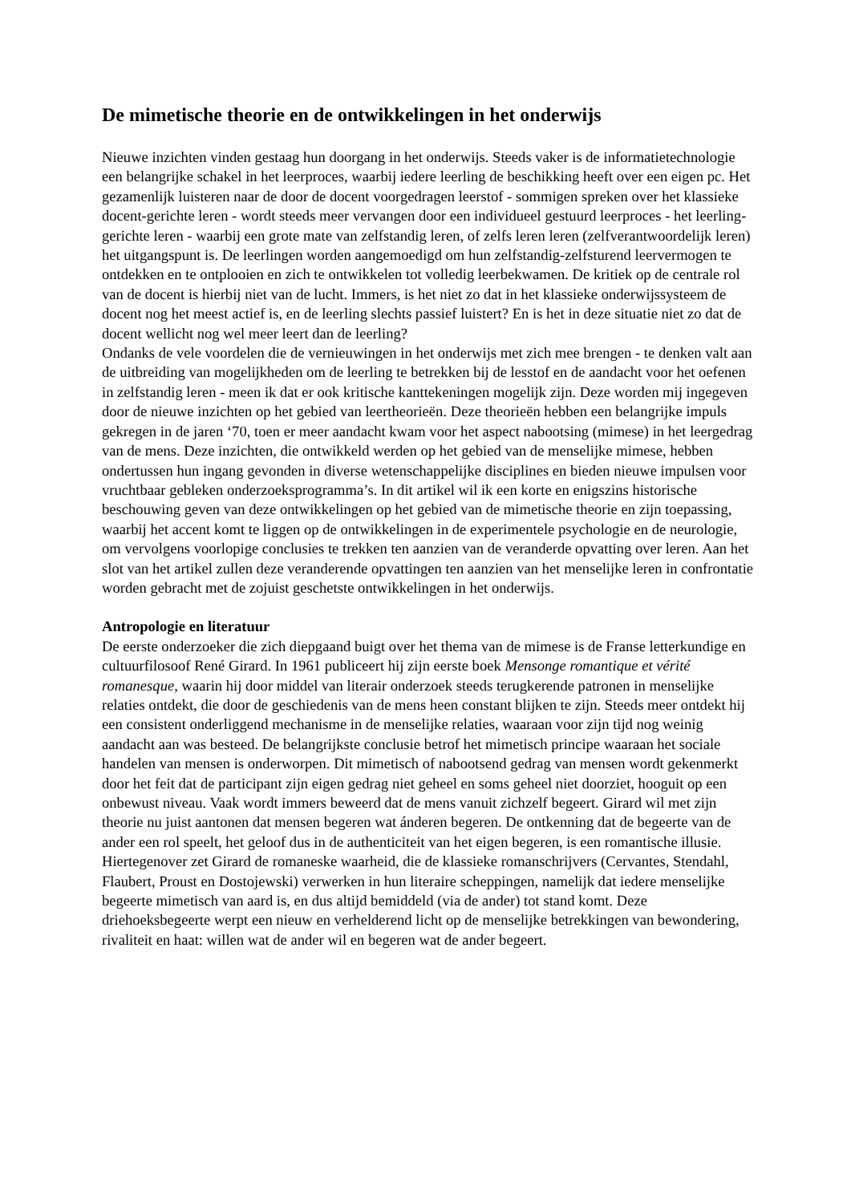De mimetische theorie en de ontwikkelingen in het onderwijs
Nieuwe inzichten vinden gestaag hun doorgang in het onderwijs. Steeds vaker is de informatietechnologie een belangrijke schakel in het leerproces, waarbij iedere leerling de beschikking heeft over een eigen pc. Het gezamenlijk luisteren naar de door de docent voorgedragen leerstof - sommigen spreken over het klassieke docent-gerichte leren - wordt steeds meer vervangen door een individueel gestuurd leerproces - het leerling-gerichte leren - waarbij een grote mate van zelfstandig leren, of zelfs leren leren (zelfverantwoordelijk leren) het uitgangspunt is. De leerlingen worden aangemoedigd om hun zelfstandig-zelfsturend leervermogen te ontdekken en te ontplooien en zich te ontwikkelen tot volledig leerbekwamen. De kritiek op de centrale rol van de docent is hierbij niet van de lucht. Immers, is het niet zo dat in het klassieke onderwijssysteem de docent nog het meest actief is, en de leerling slechts passief luistert? En is het in deze situatie niet zo dat de docent wellicht nog wel meer leert dan de leerling?
Ondanks de vele voordelen die de vernieuwingen in het onderwijs met zich mee brengen - te denken valt aan de uitbreiding van mogelijkheden om de leerling te betrekken bij de lesstof en de aandacht voor het oefenen in zelfstandig leren - meen ik dat er ook kritische kanttekeningen mogelijk zijn. Deze worden mij ingegeven door de nieuwe inzichten op het gebied van leertheorieën. Deze theorieën hebben een belangrijke impuls gekregen in de jaren ‘70, toen er meer aandacht kwam voor het aspect nabootsing (mimese) in het leergedrag van de mens. Deze inzichten, die ontwikkeld werden op het gebied van de menselijke mimese, hebben ondertussen hun ingang gevonden in diverse wetenschappelijke disciplines en bieden nieuwe impulsen voor vruchtbaar gebleken onderzoeksprogramma’s. In dit artikel wil ik een korte en enigszins historische beschouwing geven van deze ontwikkelingen op het gebied van de mimetische theorie en zijn toepassing, waarbij het accent komt te liggen op de ontwikkelingen in de experimentele psychologie en de neurologie, om vervolgens voorlopige conclusies te trekken ten aanzien van de veranderde opvatting over leren. Aan het slot van het artikel zullen deze veranderende opvattingen ten aanzien van het menselijke leren in confrontatie worden gebracht met de zojuist geschetste ontwikkelingen in het onderwijs.
Antropologie en literatuur
De eerste onderzoeker die zich diepgaand buigt over het thema van de mimese is de Franse letterkundige en cultuurfilosoof René Girard. In 1961 publiceert hij zijn eerste boek Mensonge romantique et vérité romanesque, waarin hij door middel van literair onderzoek steeds terugkerende patronen in menselijke relaties ontdekt, die door de geschiedenis van de mens heen constant blijken te zijn. Steeds meer ontdekt hij een consistent onderliggend mechanisme in de menselijke relaties, waaraan voor zijn tijd nog weinig aandacht aan was besteed. De belangrijkste conclusie betrof het mimetisch principe waaraan het sociale handelen van mensen is onderworpen. Dit mimetisch of nabootsend gedrag van mensen wordt gekenmerkt door het feit dat de participant zijn eigen gedrag niet geheel en soms geheel niet doorziet, hooguit op een onbewust niveau. Vaak wordt immers beweerd dat de mens vanuit zichzelf begeert. Girard wil met zijn theorie nu juist aantonen dat mensen begeren wat ánderen begeren. De ontkenning dat de begeerte van de ander een rol speelt, het geloof dus in de authenticiteit van het eigen begeren, is een romantische illusie. Hiertegenover zet Girard de romaneske waarheid, die de klassieke romanschrijvers (Cervantes, Stendahl, Flaubert, Proust en Dostojewski) verwerken in hun literaire scheppingen, namelijk dat iedere menselijke begeerte mimetisch van aard is, en dus altijd bemiddeld (via de ander) tot stand komt. Deze driehoeksbegeerte werpt een nieuw en verhelderend licht op de menselijke betrekkingen van bewondering, rivaliteit en haat: willen wat de ander wil en begeren wat de ander begeert.